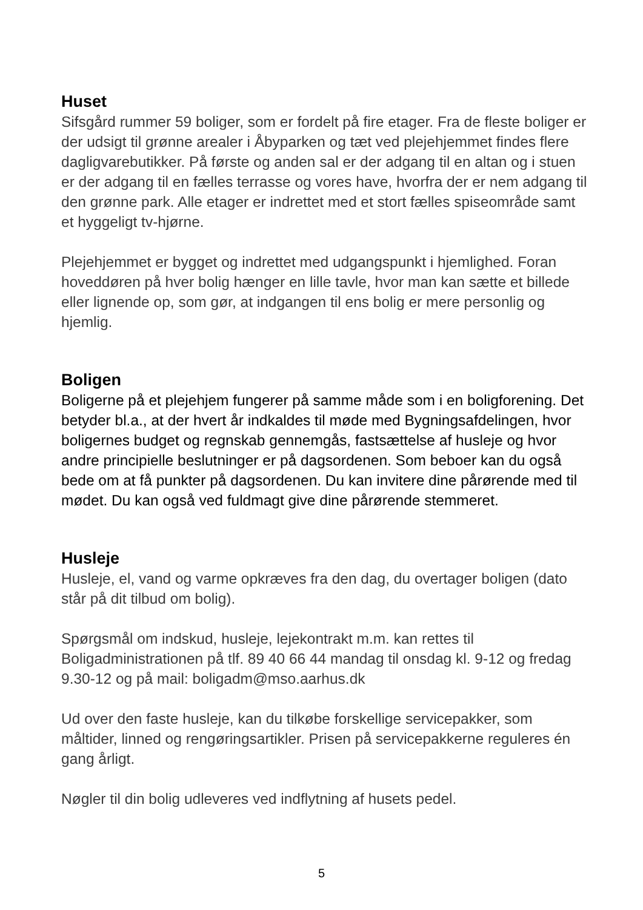Huset
Sifsgård rummer 59 boliger, som er fordelt på fire etager. Fra de fleste boliger er der udsigt til grønne arealer i Åbyparken og tæt ved plejehjemmet findes flere dagligvarebutikker. På første og anden sal er der adgang til en altan og i stuen er der adgang til en fælles terrasse og vores have, hvorfra der er nem adgang til den grønne park. Alle etager er indrettet med et stort fælles spiseområde samt et hyggeligt tv-hjørne.
Plejehjemmet er bygget og indrettet med udgangspunkt i hjemlighed. Foran hoveddøren på hver bolig hænger en lille tavle, hvor man kan sætte et billede eller lignende op, som gør, at indgangen til ens bolig er mere personlig og hjemlig.
Boligen
Boligerne på et plejehjem fungerer på samme måde som i en boligforening. Det betyder bl.a., at der hvert år indkaldes til møde med Bygningsafdelingen, hvor boligernes budget og regnskab gennemgås, fastsættelse af husleje og hvor andre principielle beslutninger er på dagsordenen. Som beboer kan du også bede om at få punkter på dagsordenen. Du kan invitere dine pårørende med til mødet. Du kan også ved fuldmagt give dine pårørende stemmeret.
Husleje
Husleje, el, vand og varme opkræves fra den dag, du overtager boligen (dato står på dit tilbud om bolig).
Spørgsmål om indskud, husleje, lejekontrakt m.m. kan rettes til Boligadministrationen på tlf. 89 40 66 44 mandag til onsdag kl. 9-12 og fredag 9.30-12 og på mail: boligadm@mso.aarhus.dk
Ud over den faste husleje, kan du tilkøbe forskellige servicepakker, som måltider, linned og rengøringsartikler. Prisen på servicepakkerne reguleres én gang årligt.
Nøgler til din bolig udleveres ved indflytning af husets pedel.
5